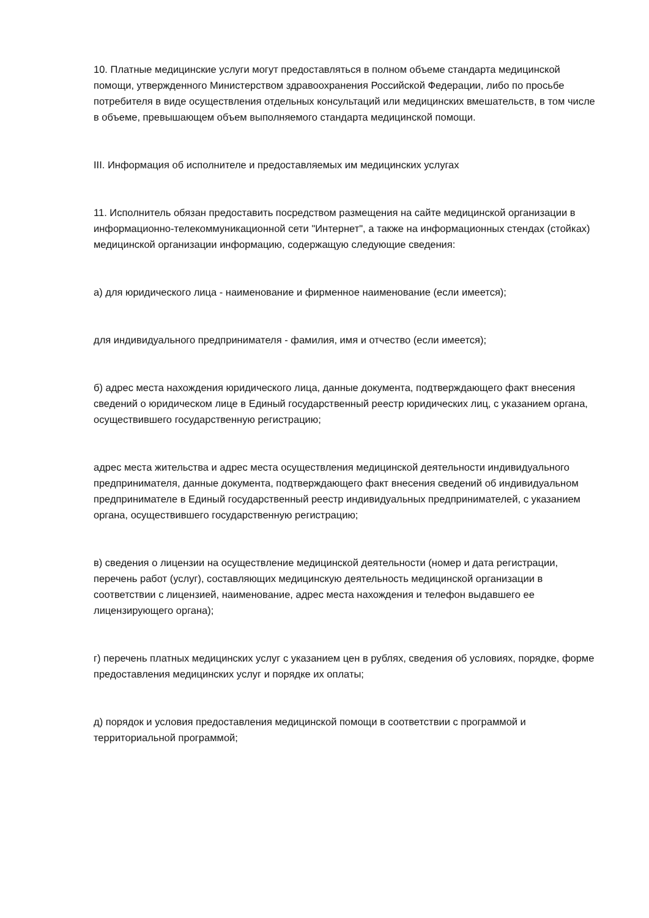10. Платные медицинские услуги могут предоставляться в полном объеме стандарта медицинской помощи, утвержденного Министерством здравоохранения Российской Федерации, либо по просьбе потребителя в виде осуществления отдельных консультаций или медицинских вмешательств, в том числе в объеме, превышающем объем выполняемого стандарта медицинской помощи.
III. Информация об исполнителе и предоставляемых им медицинских услугах
11. Исполнитель обязан предоставить посредством размещения на сайте медицинской организации в информационно-телекоммуникационной сети "Интернет", а также на информационных стендах (стойках) медицинской организации информацию, содержащую следующие сведения:
а) для юридического лица - наименование и фирменное наименование (если имеется);
для индивидуального предпринимателя - фамилия, имя и отчество (если имеется);
б) адрес места нахождения юридического лица, данные документа, подтверждающего факт внесения сведений о юридическом лице в Единый государственный реестр юридических лиц, с указанием органа, осуществившего государственную регистрацию;
адрес места жительства и адрес места осуществления медицинской деятельности индивидуального предпринимателя, данные документа, подтверждающего факт внесения сведений об индивидуальном предпринимателе в Единый государственный реестр индивидуальных предпринимателей, с указанием органа, осуществившего государственную регистрацию;
в) сведения о лицензии на осуществление медицинской деятельности (номер и дата регистрации, перечень работ (услуг), составляющих медицинскую деятельность медицинской организации в соответствии с лицензией, наименование, адрес места нахождения и телефон выдавшего ее лицензирующего органа);
г) перечень платных медицинских услуг с указанием цен в рублях, сведения об условиях, порядке, форме предоставления медицинских услуг и порядке их оплаты;
д) порядок и условия предоставления медицинской помощи в соответствии с программой и территориальной программой;